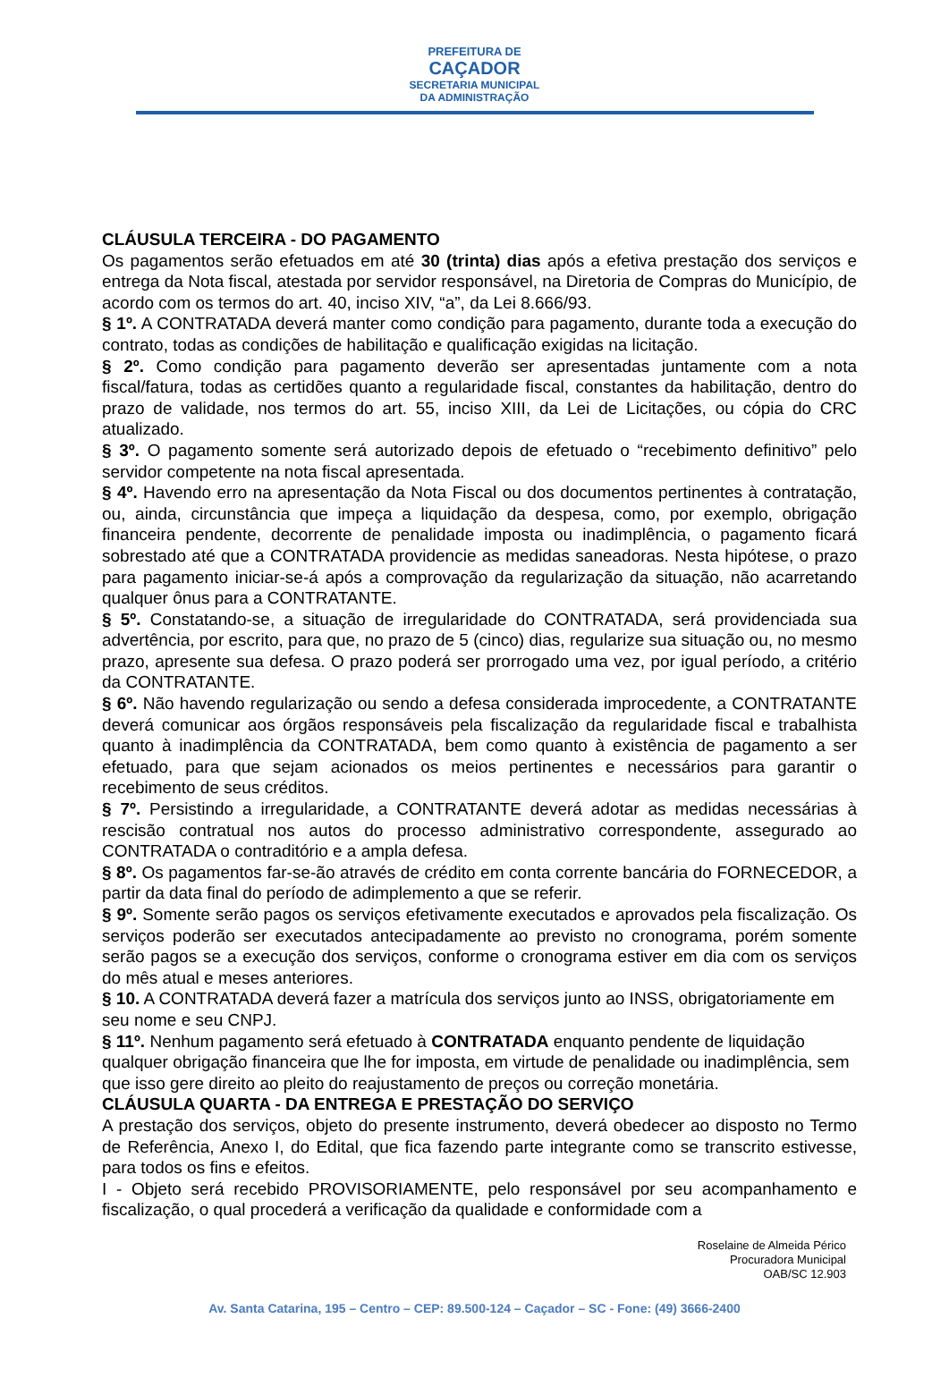PREFEITURA DE
CAÇADOR
SECRETARIA MUNICIPAL
DA ADMINISTRAÇÃO
CLÁUSULA TERCEIRA - DO PAGAMENTO
Os pagamentos serão efetuados em até 30 (trinta) dias após a efetiva prestação dos serviços e entrega da Nota fiscal, atestada por servidor responsável, na Diretoria de Compras do Município, de acordo com os termos do art. 40, inciso XIV, “a”, da Lei 8.666/93.
§ 1º. A CONTRATADA deverá manter como condição para pagamento, durante toda a execução do contrato, todas as condições de habilitação e qualificação exigidas na licitação.
§ 2º. Como condição para pagamento deverão ser apresentadas juntamente com a nota fiscal/fatura, todas as certidões quanto a regularidade fiscal, constantes da habilitação, dentro do prazo de validade, nos termos do art. 55, inciso XIII, da Lei de Licitações, ou cópia do CRC atualizado.
§ 3º. O pagamento somente será autorizado depois de efetuado o “recebimento definitivo” pelo servidor competente na nota fiscal apresentada.
§ 4º. Havendo erro na apresentação da Nota Fiscal ou dos documentos pertinentes à contratação, ou, ainda, circunstância que impeça a liquidação da despesa, como, por exemplo, obrigação financeira pendente, decorrente de penalidade imposta ou inadimplência, o pagamento ficará sobrestado até que a CONTRATADA providencie as medidas saneadoras. Nesta hipótese, o prazo para pagamento iniciar-se-á após a comprovação da regularização da situação, não acarretando qualquer ônus para a CONTRATANTE.
§ 5º. Constatando-se, a situação de irregularidade do CONTRATADA, será providenciada sua advertência, por escrito, para que, no prazo de 5 (cinco) dias, regularize sua situação ou, no mesmo prazo, apresente sua defesa. O prazo poderá ser prorrogado uma vez, por igual período, a critério da CONTRATANTE.
§ 6º. Não havendo regularização ou sendo a defesa considerada improcedente, a CONTRATANTE deverá comunicar aos órgãos responsáveis pela fiscalização da regularidade fiscal e trabalhista quanto à inadimplência da CONTRATADA, bem como quanto à existência de pagamento a ser efetuado, para que sejam acionados os meios pertinentes e necessários para garantir o recebimento de seus créditos.
§ 7º. Persistindo a irregularidade, a CONTRATANTE deverá adotar as medidas necessárias à rescisão contratual nos autos do processo administrativo correspondente, assegurado ao CONTRATADA o contraditório e a ampla defesa.
§ 8º. Os pagamentos far-se-ão através de crédito em conta corrente bancária do FORNECEDOR, a partir da data final do período de adimplemento a que se referir.
§ 9º. Somente serão pagos os serviços efetivamente executados e aprovados pela fiscalização. Os serviços poderão ser executados antecipadamente ao previsto no cronograma, porém somente serão pagos se a execução dos serviços, conforme o cronograma estiver em dia com os serviços do mês atual e meses anteriores.
§ 10. A CONTRATADA deverá fazer a matrícula dos serviços junto ao INSS, obrigatoriamente em seu nome e seu CNPJ.
§ 11º. Nenhum pagamento será efetuado à CONTRATADA enquanto pendente de liquidação qualquer obrigação financeira que lhe for imposta, em virtude de penalidade ou inadimplência, sem que isso gere direito ao pleito do reajustamento de preços ou correção monetária.
CLÁUSULA QUARTA - DA ENTREGA E PRESTAÇÃO DO SERVIÇO
A prestação dos serviços, objeto do presente instrumento, deverá obedecer ao disposto no Termo de Referência, Anexo I, do Edital, que fica fazendo parte integrante como se transcrito estivesse, para todos os fins e efeitos.
I - Objeto será recebido PROVISORIAMENTE, pelo responsável por seu acompanhamento e fiscalização, o qual procederá a verificação da qualidade e conformidade com a
Roselaine de Almeida Périco
Procuradora Municipal
OAB/SC 12.903
Av. Santa Catarina, 195 – Centro – CEP: 89.500-124 – Caçador – SC - Fone: (49) 3666-2400